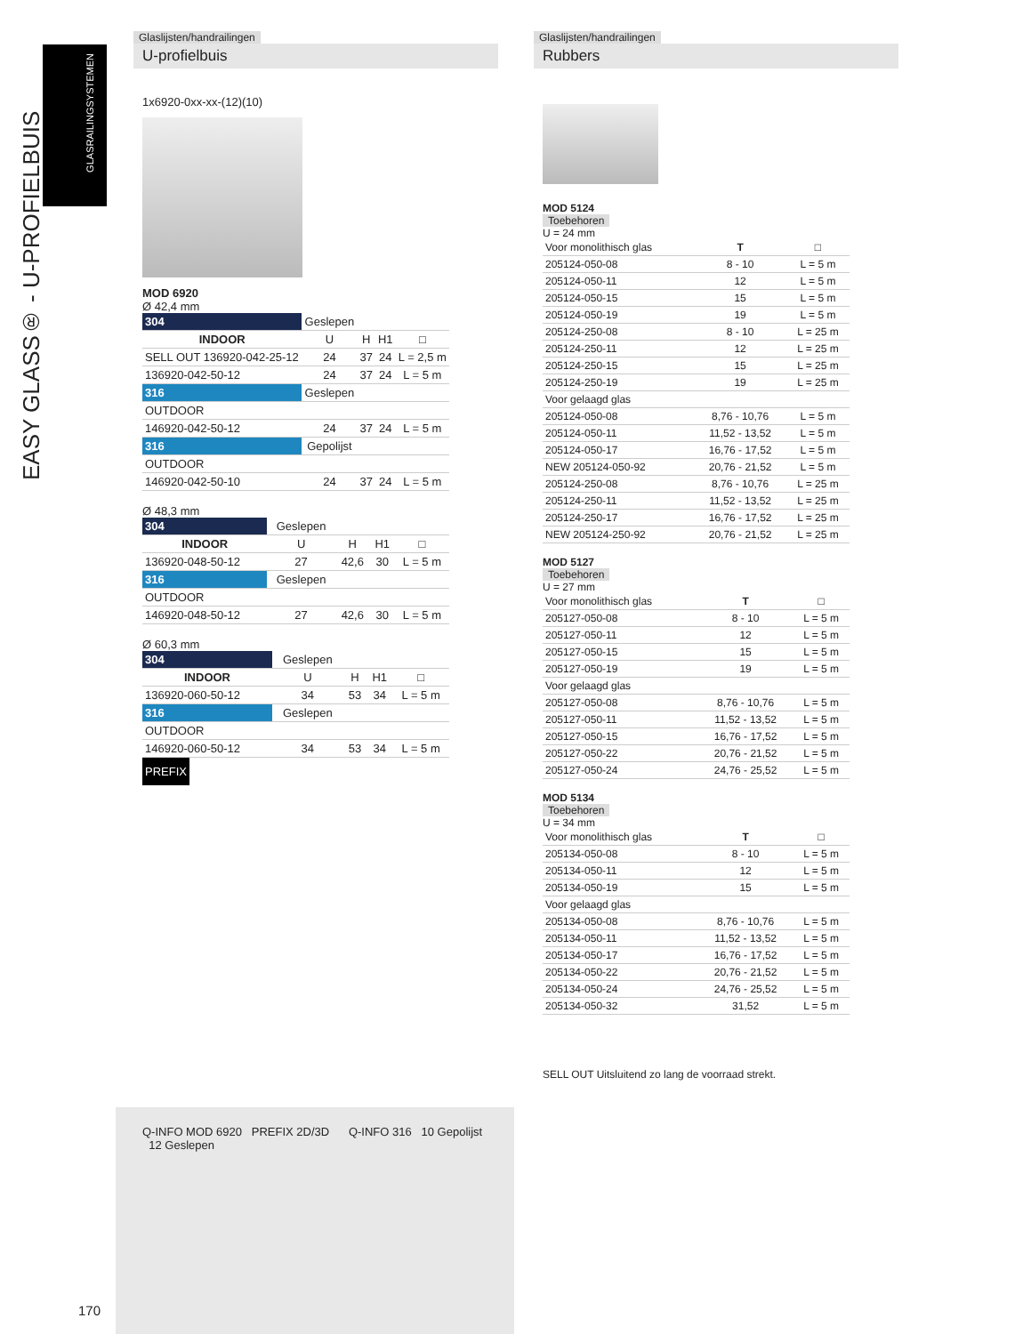EASY GLASS® - U-PROFIELBUIS
GLASRAILINGSYSTEMEN
Glaslijsten/handrailingen
U-profielbuis
1x6920-0xx-xx-(12)(10)
MOD 6920
Ø 42,4 mm
| 304 | Geslepen | | | |
| INDOOR | U | H | H1 | □ |
| SELL OUT 136920-042-25-12 | 24 | 37 | 24 | L = 2,5 m |
| 136920-042-50-12 | 24 | 37 | 24 | L = 5 m |
| 316 | Geslepen | | | |
| OUTDOOR | | | | |
| 146920-042-50-12 | 24 | 37 | 24 | L = 5 m |
| 316 | Gepolijst | | | |
| OUTDOOR | | | | |
| 146920-042-50-10 | 24 | 37 | 24 | L = 5 m |
Ø 48,3 mm
| 304 | Geslepen | | | |
| INDOOR | U | H | H1 | □ |
| 136920-048-50-12 | 27 | 42,6 | 30 | L = 5 m |
| 316 | Geslepen | | | |
| OUTDOOR | | | | |
| 146920-048-50-12 | 27 | 42,6 | 30 | L = 5 m |
Ø 60,3 mm
| 304 | Geslepen | | | |
| INDOOR | U | H | H1 | □ |
| 136920-060-50-12 | 34 | 53 | 34 | L = 5 m |
| 316 | Geslepen | | | |
| OUTDOOR | | | | |
| 146920-060-50-12 | 34 | 53 | 34 | L = 5 m |
PREFIX
Q-INFO MOD 6920 PREFIX 2D/3D Q-INFO 316 10 Gepolijst 12 Geslepen
170
Glaslijsten/handrailingen
Rubbers
MOD 5124
Toebehoren
U = 24 mm
| Voor monolithisch glas | T | □ |
| 205124-050-08 | 8 - 10 | L = 5 m |
| 205124-050-11 | 12 | L = 5 m |
| 205124-050-15 | 15 | L = 5 m |
| 205124-050-19 | 19 | L = 5 m |
| 205124-250-08 | 8 - 10 | L = 25 m |
| 205124-250-11 | 12 | L = 25 m |
| 205124-250-15 | 15 | L = 25 m |
| 205124-250-19 | 19 | L = 25 m |
| Voor gelaagd glas | | |
| 205124-050-08 | 8,76 - 10,76 | L = 5 m |
| 205124-050-11 | 11,52 - 13,52 | L = 5 m |
| 205124-050-17 | 16,76 - 17,52 | L = 5 m |
| NEW 205124-050-92 | 20,76 - 21,52 | L = 5 m |
| 205124-250-08 | 8,76 - 10,76 | L = 25 m |
| 205124-250-11 | 11,52 - 13,52 | L = 25 m |
| 205124-250-17 | 16,76 - 17,52 | L = 25 m |
| NEW 205124-250-92 | 20,76 - 21,52 | L = 25 m |
MOD 5127
Toebehoren
U = 27 mm
| Voor monolithisch glas | T | □ |
| 205127-050-08 | 8 - 10 | L = 5 m |
| 205127-050-11 | 12 | L = 5 m |
| 205127-050-15 | 15 | L = 5 m |
| 205127-050-19 | 19 | L = 5 m |
| Voor gelaagd glas | | |
| 205127-050-08 | 8,76 - 10,76 | L = 5 m |
| 205127-050-11 | 11,52 - 13,52 | L = 5 m |
| 205127-050-15 | 16,76 - 17,52 | L = 5 m |
| 205127-050-22 | 20,76 - 21,52 | L = 5 m |
| 205127-050-24 | 24,76 - 25,52 | L = 5 m |
MOD 5134
Toebehoren
U = 34 mm
| Voor monolithisch glas | T | □ |
| 205134-050-08 | 8 - 10 | L = 5 m |
| 205134-050-11 | 12 | L = 5 m |
| 205134-050-19 | 15 | L = 5 m |
| Voor gelaagd glas | | |
| 205134-050-08 | 8,76 - 10,76 | L = 5 m |
| 205134-050-11 | 11,52 - 13,52 | L = 5 m |
| 205134-050-17 | 16,76 - 17,52 | L = 5 m |
| 205134-050-22 | 20,76 - 21,52 | L = 5 m |
| 205134-050-24 | 24,76 - 25,52 | L = 5 m |
| 205134-050-32 | 31,52 | L = 5 m |
SELL OUT Uitsluitend zo lang de voorraad strekt.